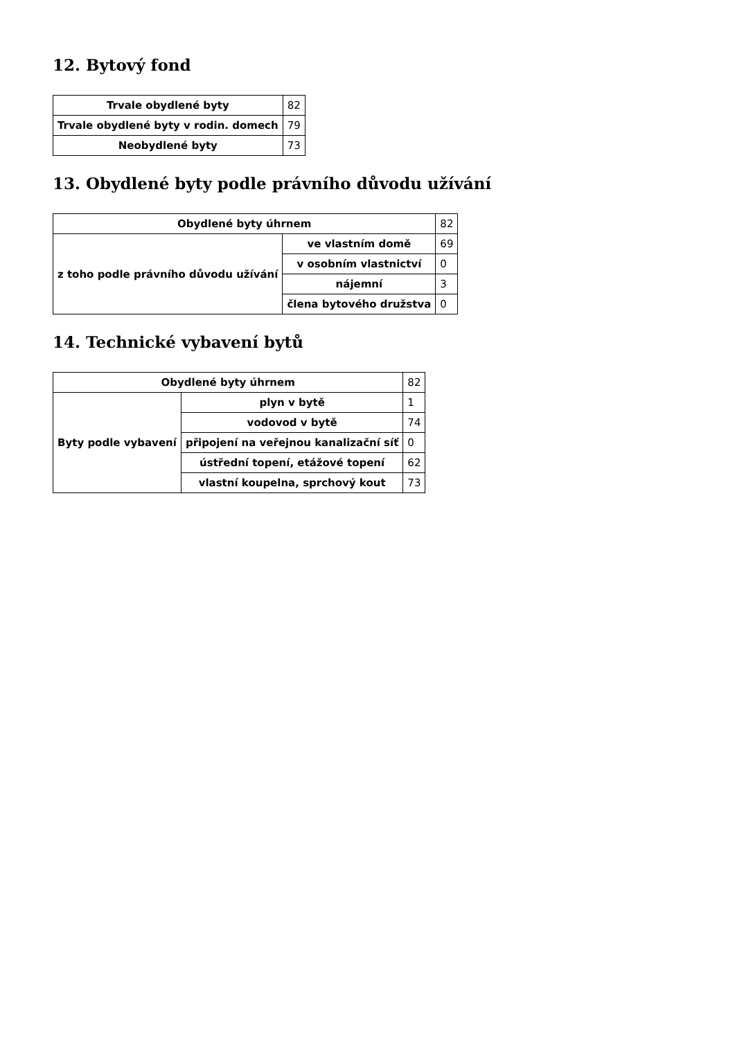12. Bytový fond
| Trvale obydlené byty | 82 |
| Trvale obydlené byty v rodin. domech | 79 |
| Neobydlené byty | 73 |
13. Obydlené byty podle právního důvodu užívání
| Obydlené byty úhrnem | | 82 |
| z toho podle právního důvodu užívání | ve vlastním domě | 69 |
| | v osobním vlastnictví | 0 |
| | nájemní | 3 |
| | člena bytového družstva | 0 |
14. Technické vybavení bytů
| Obydlené byty úhrnem | | 82 |
| Byty podle vybavení | plyn v bytě | 1 |
| | vodovod v bytě | 74 |
| | připojení na veřejnou kanalizační síť | 0 |
| | ústřední topení, etážové topení | 62 |
| | vlastní koupelna, sprchový kout | 73 |